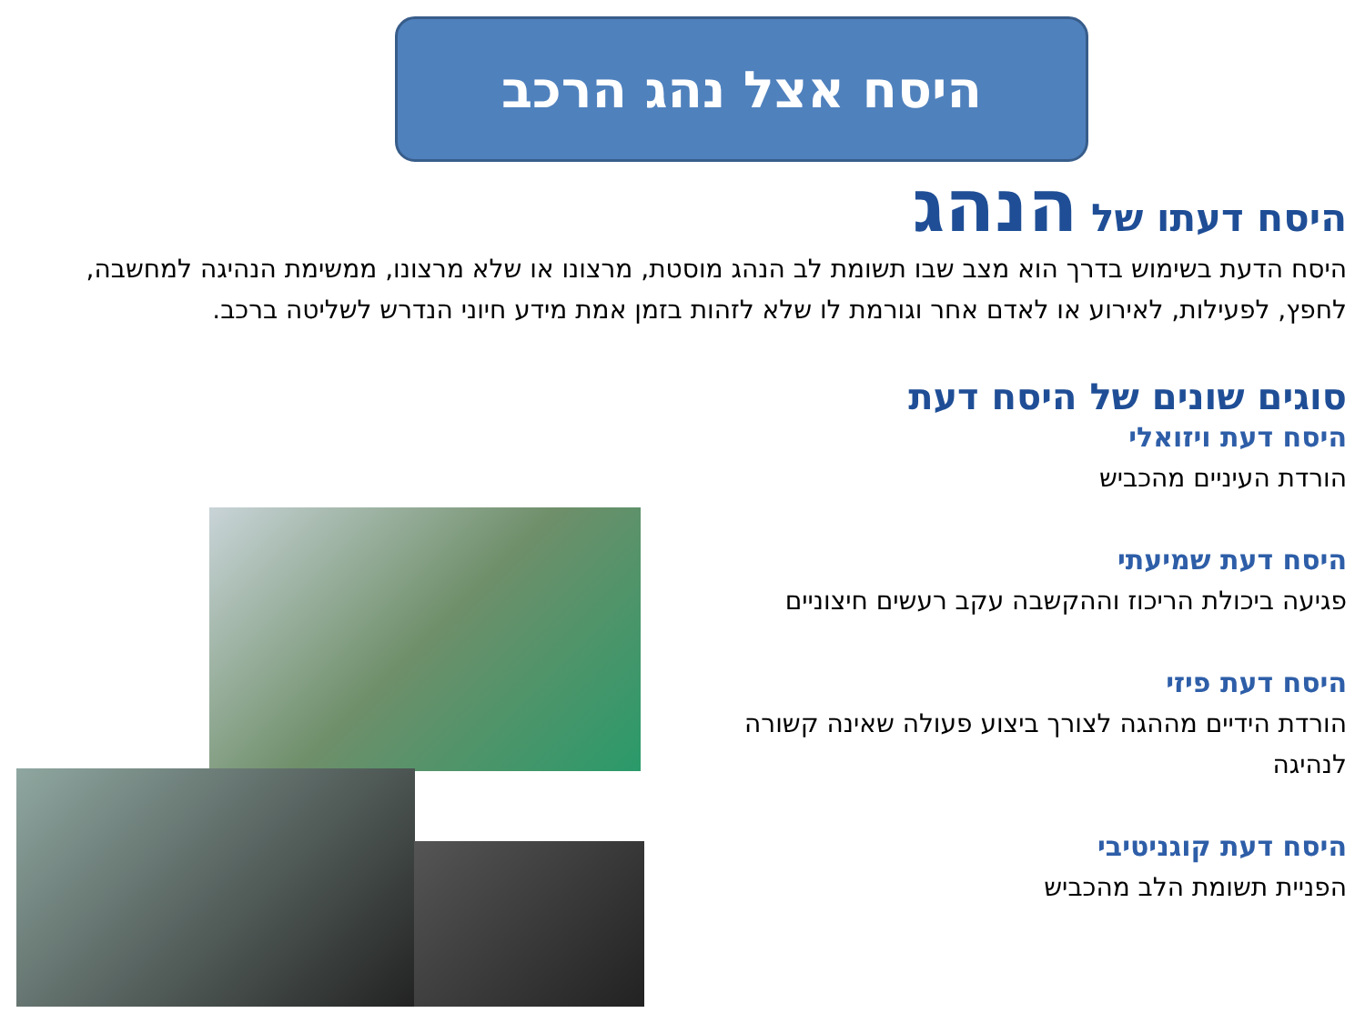היסח אצל נהג הרכב
היסח דעתו של הנהג
היסח הדעת בשימוש בדרך הוא מצב שבו תשומת לב הנהג מוסטת, מרצונו או שלא מרצונו, ממשימת הנהיגה למחשבה, לחפץ, לפעילות, לאירוע או לאדם אחר וגורמת לו שלא לזהות בזמן אמת מידע חיוני הנדרש לשליטה ברכב.
סוגים שונים של היסח דעת
היסח דעת ויזואלי
הורדת העיניים מהכביש
היסח דעת שמיעתי
פגיעה ביכולת הריכוז וההקשבה עקב רעשים חיצוניים
היסח דעת פיזי
הורדת הידיים מההגה לצורך ביצוע פעולה שאינה קשורה לנהיגה
היסח דעת קוגניטיבי
הפניית תשומת הלב מהכביש